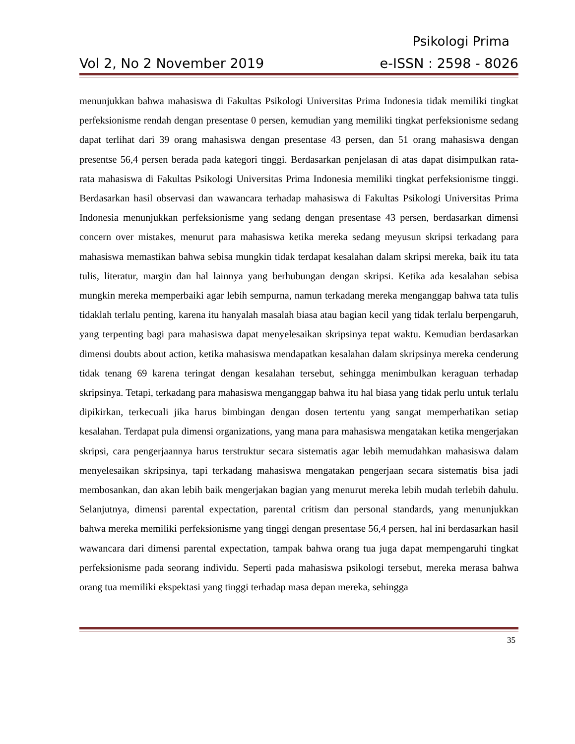Psikologi Prima
Vol 2, No 2 November 2019 e-ISSN : 2598 - 8026
menunjukkan bahwa mahasiswa di Fakultas Psikologi Universitas Prima Indonesia tidak memiliki tingkat perfeksionisme rendah dengan presentase 0 persen, kemudian yang memiliki tingkat perfeksionisme sedang dapat terlihat dari 39 orang mahasiswa dengan presentase 43 persen, dan 51 orang mahasiswa dengan presentse 56,4 persen berada pada kategori tinggi. Berdasarkan penjelasan di atas dapat disimpulkan rata-rata mahasiswa di Fakultas Psikologi Universitas Prima Indonesia memiliki tingkat perfeksionisme tinggi. Berdasarkan hasil observasi dan wawancara terhadap mahasiswa di Fakultas Psikologi Universitas Prima Indonesia menunjukkan perfeksionisme yang sedang dengan presentase 43 persen, berdasarkan dimensi concern over mistakes, menurut para mahasiswa ketika mereka sedang meyusun skripsi terkadang para mahasiswa memastikan bahwa sebisa mungkin tidak terdapat kesalahan dalam skripsi mereka, baik itu tata tulis, literatur, margin dan hal lainnya yang berhubungan dengan skripsi. Ketika ada kesalahan sebisa mungkin mereka memperbaiki agar lebih sempurna, namun terkadang mereka menganggap bahwa tata tulis tidaklah terlalu penting, karena itu hanyalah masalah biasa atau bagian kecil yang tidak terlalu berpengaruh, yang terpenting bagi para mahasiswa dapat menyelesaikan skripsinya tepat waktu. Kemudian berdasarkan dimensi doubts about action, ketika mahasiswa mendapatkan kesalahan dalam skripsinya mereka cenderung tidak tenang 69 karena teringat dengan kesalahan tersebut, sehingga menimbulkan keraguan terhadap skripsinya. Tetapi, terkadang para mahasiswa menganggap bahwa itu hal biasa yang tidak perlu untuk terlalu dipikirkan, terkecuali jika harus bimbingan dengan dosen tertentu yang sangat memperhatikan setiap kesalahan. Terdapat pula dimensi organizations, yang mana para mahasiswa mengatakan ketika mengerjakan skripsi, cara pengerjaannya harus terstruktur secara sistematis agar lebih memudahkan mahasiswa dalam menyelesaikan skripsinya, tapi terkadang mahasiswa mengatakan pengerjaan secara sistematis bisa jadi membosankan, dan akan lebih baik mengerjakan bagian yang menurut mereka lebih mudah terlebih dahulu. Selanjutnya, dimensi parental expectation, parental critism dan personal standards, yang menunjukkan bahwa mereka memiliki perfeksionisme yang tinggi dengan presentase 56,4 persen, hal ini berdasarkan hasil wawancara dari dimensi parental expectation, tampak bahwa orang tua juga dapat mempengaruhi tingkat perfeksionisme pada seorang individu. Seperti pada mahasiswa psikologi tersebut, mereka merasa bahwa orang tua memiliki ekspektasi yang tinggi terhadap masa depan mereka, sehingga
35